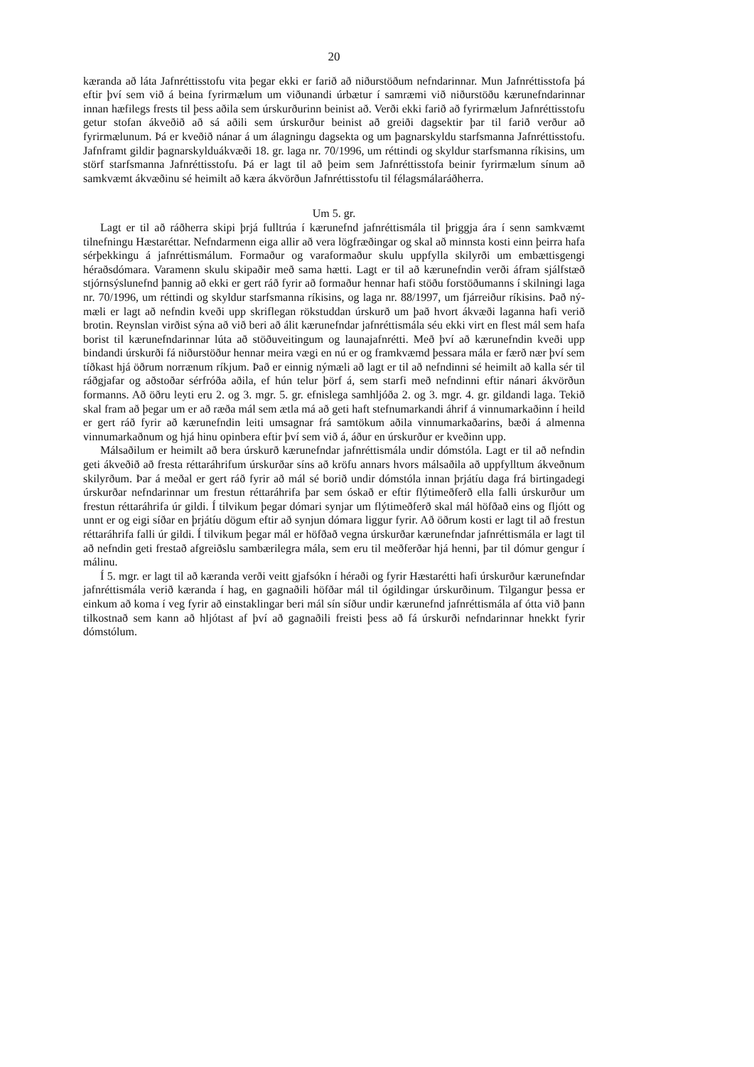20
kæranda að láta Jafnréttisstofu vita þegar ekki er farið að niðurstöðum nefndarinnar. Mun Jafnréttisstofa þá eftir því sem við á beina fyrirmælum um viðunandi úrbætur í samræmi við niðurstöðu kærunefndarinnar innan hæfilegs frests til þess aðila sem úrskurðurinn beinist að. Verði ekki farið að fyrirmælum Jafnréttisstofu getur stofan ákveðið að sá aðili sem úrskurður beinist að greiði dagsektir þar til farið verður að fyrirmælunum. Þá er kveðið nánar á um álagningu dagsekta og um þagnarskyldu starfsmanna Jafnréttisstofu. Jafnframt gildir þagnar­skylduákvæði 18. gr. laga nr. 70/1996, um réttindi og skyldur starfsmanna ríkisins, um störf starfsmanna Jafnréttisstofu. Þá er lagt til að þeim sem Jafnréttisstofa beinir fyrirmælum sín­um að samkvæmt ákvæðinu sé heimilt að kæra ákvörðun Jafnréttisstofu til félagsmálaráð­herra.
Um 5. gr.
Lagt er til að ráðherra skipi þrjá fulltrúa í kærunefnd jafnréttismála til þriggja ára í senn samkvæmt tilnefningu Hæstaréttar. Nefndarmenn eiga allir að vera lögfræðingar og skal að minnsta kosti einn þeirra hafa sérþekkingu á jafnréttismálum. Formaður og varaformaður skulu uppfylla skilyrði um embættisgengi héraðsdómara. Varamenn skulu skipaðir með sama hætti. Lagt er til að kærunefndin verði áfram sjálfstæð stjórnsýslunefnd þannig að ekki er gert ráð fyrir að formaður hennar hafi stöðu forstöðumanns í skilningi laga nr. 70/1996, um réttindi og skyldur starfsmanna ríkisins, og laga nr. 88/1997, um fjárreiður ríkisins. Það ný­mæli er lagt að nefndin kveði upp skriflegan rökstuddan úrskurð um það hvort ákvæði laganna hafi verið brotin. Reynslan virðist sýna að við beri að álit kærunefndar jafnréttismála séu ekki virt en flest mál sem hafa borist til kærunefndarinnar lúta að stöðuveitingum og launajafnrétti. Með því að kærunefndin kveði upp bindandi úrskurði fá niðurstöður hennar meira vægi en nú er og framkvæmd þessara mála er færð nær því sem tíðkast hjá öðrum norrænum ríkjum. Það er einnig nýmæli að lagt er til að nefndinni sé heimilt að kalla sér til ráðgjafar og aðstoðar sérfróða aðila, ef hún telur þörf á, sem starfi með nefndinni eftir nánari ákvörðun formanns. Að öðru leyti eru 2. og 3. mgr. 5. gr. efnislega samhljóða 2. og 3. mgr. 4. gr. gildandi laga. Tekið skal fram að þegar um er að ræða mál sem ætla má að geti haft stefnumarkandi áhrif á vinnumarkaðinn í heild er gert ráð fyrir að kærunefndin leiti umsagnar frá samtökum aðila vinnumarkaðarins, bæði á almenna vinnumarkaðnum og hjá hinu opinbera eftir því sem við á, áður en úrskurður er kveðinn upp.
Málsaðilum er heimilt að bera úrskurð kærunefndar jafnréttismála undir dómstóla. Lagt er til að nefndin geti ákveðið að fresta réttaráhrifum úrskurðar síns að kröfu annars hvors málsaðila að uppfylltum ákveðnum skilyrðum. Þar á meðal er gert ráð fyrir að mál sé borið undir dómstóla innan þrjátíu daga frá birtingadegi úrskurðar nefndarinnar um frestun réttaráhrifa þar sem óskað er eftir flýtimeðferð ella falli úrskurður um frestun réttaráhrifa úr gildi. Í tilvikum þegar dómari synjar um flýtimeðferð skal mál höfðað eins og fljótt og unnt er og eigi síðar en þrjátíu dögum eftir að synjun dómara liggur fyrir. Að öðrum kosti er lagt til að frestun réttaráhrifa falli úr gildi. Í tilvikum þegar mál er höfðað vegna úrskurðar kærunefndar jafnréttismála er lagt til að nefndin geti frestað afgreiðslu sambærilegra mála, sem eru til meðferðar hjá henni, þar til dómur gengur í málinu.
Í 5. mgr. er lagt til að kæranda verði veitt gjafsókn í héraði og fyrir Hæstarétti hafi úrskurður kærunefndar jafnréttismála verið kæranda í hag, en gagnaðili höfðar mál til ógildingar úrskurðinum. Tilgangur þessa er einkum að koma í veg fyrir að einstaklingar beri mál sín síður undir kærunefnd jafnréttismála af ótta við þann tilkostnað sem kann að hljótast af því að gagnaðili freisti þess að fá úrskurði nefndarinnar hnekkt fyrir dómstólum.